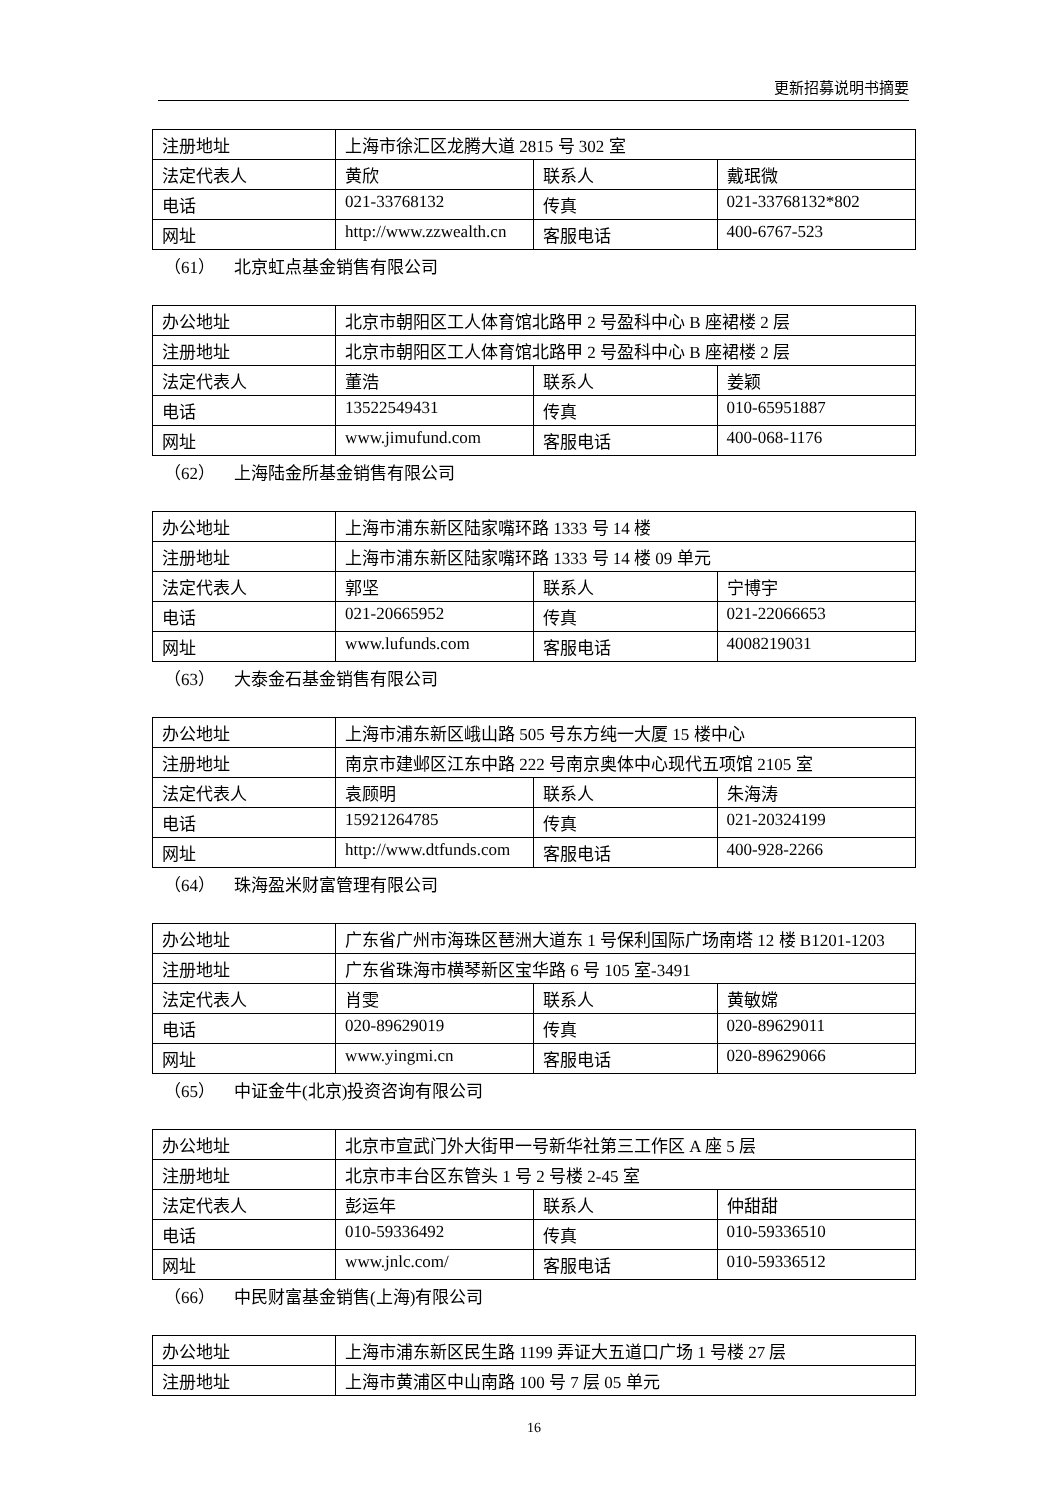更新招募说明书摘要
| 注册地址 | 上海市徐汇区龙腾大道 2815 号 302 室 | | |
| 法定代表人 | 黄欣 | 联系人 | 戴珉微 |
| 电话 | 021-33768132 | 传真 | 021-33768132*802 |
| 网址 | http://www.zzwealth.cn | 客服电话 | 400-6767-523 |
（61） 北京虹点基金销售有限公司
| 办公地址 | 北京市朝阳区工人体育馆北路甲 2 号盈科中心 B 座裙楼 2 层 | | |
| 注册地址 | 北京市朝阳区工人体育馆北路甲 2 号盈科中心 B 座裙楼 2 层 | | |
| 法定代表人 | 董浩 | 联系人 | 姜颖 |
| 电话 | 13522549431 | 传真 | 010-65951887 |
| 网址 | www.jimufund.com | 客服电话 | 400-068-1176 |
（62） 上海陆金所基金销售有限公司
| 办公地址 | 上海市浦东新区陆家嘴环路 1333 号 14 楼 | | |
| 注册地址 | 上海市浦东新区陆家嘴环路 1333 号 14 楼 09 单元 | | |
| 法定代表人 | 郭坚 | 联系人 | 宁博宇 |
| 电话 | 021-20665952 | 传真 | 021-22066653 |
| 网址 | www.lufunds.com | 客服电话 | 4008219031 |
（63） 大泰金石基金销售有限公司
| 办公地址 | 上海市浦东新区峨山路 505 号东方纯一大厦 15 楼中心 | | |
| 注册地址 | 南京市建邺区江东中路 222 号南京奥体中心现代五项馆 2105 室 | | |
| 法定代表人 | 袁顾明 | 联系人 | 朱海涛 |
| 电话 | 15921264785 | 传真 | 021-20324199 |
| 网址 | http://www.dtfunds.com | 客服电话 | 400-928-2266 |
（64） 珠海盈米财富管理有限公司
| 办公地址 | 广东省广州市海珠区琶洲大道东 1 号保利国际广场南塔 12 楼 B1201-1203 | | |
| 注册地址 | 广东省珠海市横琴新区宝华路 6 号 105 室-3491 | | |
| 法定代表人 | 肖雯 | 联系人 | 黄敏嫦 |
| 电话 | 020-89629019 | 传真 | 020-89629011 |
| 网址 | www.yingmi.cn | 客服电话 | 020-89629066 |
（65） 中证金牛(北京)投资咨询有限公司
| 办公地址 | 北京市宣武门外大街甲一号新华社第三工作区 A 座 5 层 | | |
| 注册地址 | 北京市丰台区东管头 1 号 2 号楼 2-45 室 | | |
| 法定代表人 | 彭运年 | 联系人 | 仲甜甜 |
| 电话 | 010-59336492 | 传真 | 010-59336510 |
| 网址 | www.jnlc.com/ | 客服电话 | 010-59336512 |
（66） 中民财富基金销售(上海)有限公司
| 办公地址 | 上海市浦东新区民生路 1199 弄证大五道口广场 1 号楼 27 层 |
| 注册地址 | 上海市黄浦区中山南路 100 号 7 层 05 单元 |
16